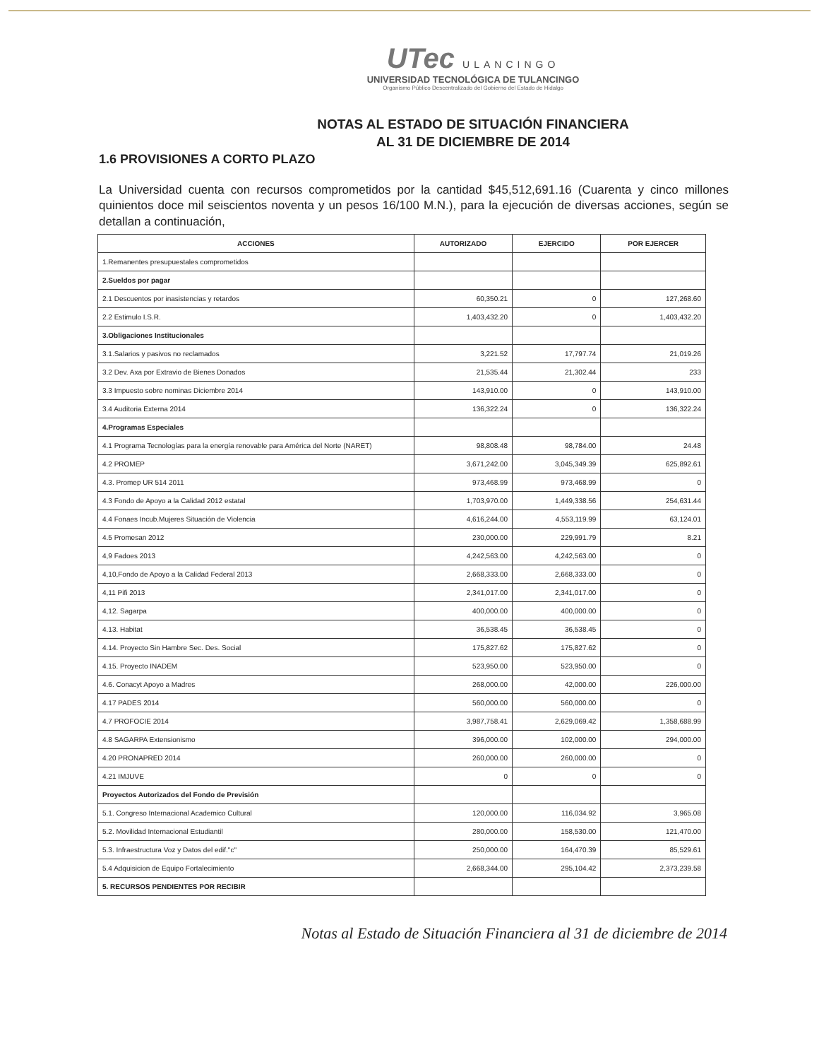UTec ULANCINGO
UNIVERSIDAD TECNOLÓGICA DE TULANCINGO
Organismo Público Descentralizado del Gobierno del Estado de Hidalgo
NOTAS AL ESTADO DE SITUACIÓN FINANCIERA
AL 31 DE DICIEMBRE DE 2014
1.6 PROVISIONES A CORTO PLAZO
La Universidad cuenta con recursos comprometidos por la cantidad $45,512,691.16 (Cuarenta y cinco millones quinientos doce mil seiscientos noventa y un pesos 16/100 M.N.), para la ejecución de diversas acciones, según se detallan a continuación,
| ACCIONES | AUTORIZADO | EJERCIDO | POR EJERCER |
| --- | --- | --- | --- |
| 1.Remanentes presupuestales comprometidos | | | |
| 2.Sueldos por pagar | | | |
| 2.1 Descuentos por inasistencias y retardos | 60,350.21 | 0 | 127,268.60 |
| 2.2 Estimulo I.S.R. | 1,403,432.20 | 0 | 1,403,432.20 |
| 3.Obligaciones Institucionales | | | |
| 3.1.Salarios y pasivos no reclamados | 3,221.52 | 17,797.74 | 21,019.26 |
| 3.2 Dev. Axa por Extravio de Bienes Donados | 21,535.44 | 21,302.44 | 233 |
| 3.3 Impuesto sobre nominas Diciembre 2014 | 143,910.00 | 0 | 143,910.00 |
| 3.4 Auditoria Externa 2014 | 136,322.24 | 0 | 136,322.24 |
| 4.Programas Especiales | | | |
| 4.1 Programa Tecnologías para la energía renovable para América del Norte (NARET) | 98,808.48 | 98,784.00 | 24.48 |
| 4.2 PROMEP | 3,671,242.00 | 3,045,349.39 | 625,892.61 |
| 4.3. Promep UR 514 2011 | 973,468.99 | 973,468.99 | 0 |
| 4.3 Fondo de Apoyo a la Calidad 2012 estatal | 1,703,970.00 | 1,449,338.56 | 254,631.44 |
| 4.4 Fonaes Incub.Mujeres Situación de Violencia | 4,616,244.00 | 4,553,119.99 | 63,124.01 |
| 4.5 Promesan 2012 | 230,000.00 | 229,991.79 | 8.21 |
| 4,9 Fadoes 2013 | 4,242,563.00 | 4,242,563.00 | 0 |
| 4,10,Fondo de Apoyo a la Calidad Federal 2013 | 2,668,333.00 | 2,668,333.00 | 0 |
| 4,11 Pifi 2013 | 2,341,017.00 | 2,341,017.00 | 0 |
| 4,12. Sagarpa | 400,000.00 | 400,000.00 | 0 |
| 4.13. Habitat | 36,538.45 | 36,538.45 | 0 |
| 4.14. Proyecto Sin Hambre Sec. Des. Social | 175,827.62 | 175,827.62 | 0 |
| 4.15. Proyecto INADEM | 523,950.00 | 523,950.00 | 0 |
| 4.6. Conacyt Apoyo a Madres | 268,000.00 | 42,000.00 | 226,000.00 |
| 4.17 PADES 2014 | 560,000.00 | 560,000.00 | 0 |
| 4.7 PROFOCIE 2014 | 3,987,758.41 | 2,629,069.42 | 1,358,688.99 |
| 4.8 SAGARPA Extensionismo | 396,000.00 | 102,000.00 | 294,000.00 |
| 4.20 PRONAPRED 2014 | 260,000.00 | 260,000.00 | 0 |
| 4.21 IMJUVE | 0 | 0 | 0 |
| Proyectos Autorizados del Fondo de Previsión | | | |
| 5.1. Congreso Internacional Academico Cultural | 120,000.00 | 116,034.92 | 3,965.08 |
| 5.2. Movilidad Internacional Estudiantil | 280,000.00 | 158,530.00 | 121,470.00 |
| 5.3. Infraestructura Voz y Datos del edif."c" | 250,000.00 | 164,470.39 | 85,529.61 |
| 5.4 Adquisicion de Equipo Fortalecimiento | 2,668,344.00 | 295,104.42 | 2,373,239.58 |
| 5. RECURSOS PENDIENTES POR RECIBIR | | | |
Notas al Estado de Situación Financiera al 31 de diciembre de 2014